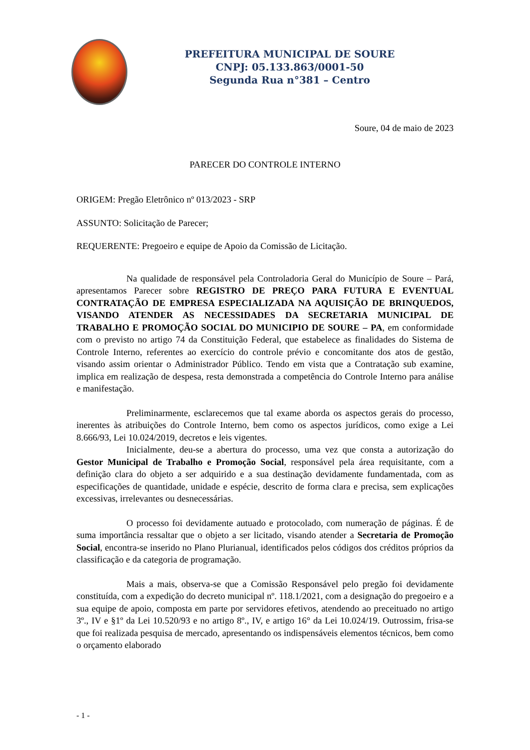PREFEITURA MUNICIPAL DE SOURE
CNPJ: 05.133.863/0001-50
Segunda Rua n°381 – Centro
Soure, 04 de maio de 2023
PARECER DO CONTROLE INTERNO
ORIGEM: Pregão Eletrônico nº 013/2023 - SRP
ASSUNTO: Solicitação de Parecer;
REQUERENTE: Pregoeiro e equipe de Apoio da Comissão de Licitação.
Na qualidade de responsável pela Controladoria Geral do Município de Soure – Pará, apresentamos Parecer sobre REGISTRO DE PREÇO PARA FUTURA E EVENTUAL CONTRATAÇÃO DE EMPRESA ESPECIALIZADA NA AQUISIÇÃO DE BRINQUEDOS, VISANDO ATENDER AS NECESSIDADES DA SECRETARIA MUNICIPAL DE TRABALHO E PROMOÇÃO SOCIAL DO MUNICIPIO DE SOURE – PA, em conformidade com o previsto no artigo 74 da Constituição Federal, que estabelece as finalidades do Sistema de Controle Interno, referentes ao exercício do controle prévio e concomitante dos atos de gestão, visando assim orientar o Administrador Público. Tendo em vista que a Contratação sub examine, implica em realização de despesa, resta demonstrada a competência do Controle Interno para análise e manifestação.
Preliminarmente, esclarecemos que tal exame aborda os aspectos gerais do processo, inerentes às atribuições do Controle Interno, bem como os aspectos jurídicos, como exige a Lei 8.666/93, Lei 10.024/2019, decretos e leis vigentes.
Inicialmente, deu-se a abertura do processo, uma vez que consta a autorização do Gestor Municipal de Trabalho e Promoção Social, responsável pela área requisitante, com a definição clara do objeto a ser adquirido e a sua destinação devidamente fundamentada, com as especificações de quantidade, unidade e espécie, descrito de forma clara e precisa, sem explicações excessivas, irrelevantes ou desnecessárias.
O processo foi devidamente autuado e protocolado, com numeração de páginas. É de suma importância ressaltar que o objeto a ser licitado, visando atender a Secretaria de Promoção Social, encontra-se inserido no Plano Plurianual, identificados pelos códigos dos créditos próprios da classificação e da categoria de programação.
Mais a mais, observa-se que a Comissão Responsável pelo pregão foi devidamente constituída, com a expedição do decreto municipal nº. 118.1/2021, com a designação do pregoeiro e a sua equipe de apoio, composta em parte por servidores efetivos, atendendo ao preceituado no artigo 3º., IV e §1º da Lei 10.520/93 e no artigo 8º., IV, e artigo 16° da Lei 10.024/19. Outrossim, frisa-se que foi realizada pesquisa de mercado, apresentando os indispensáveis elementos técnicos, bem como o orçamento elaborado
- 1 -